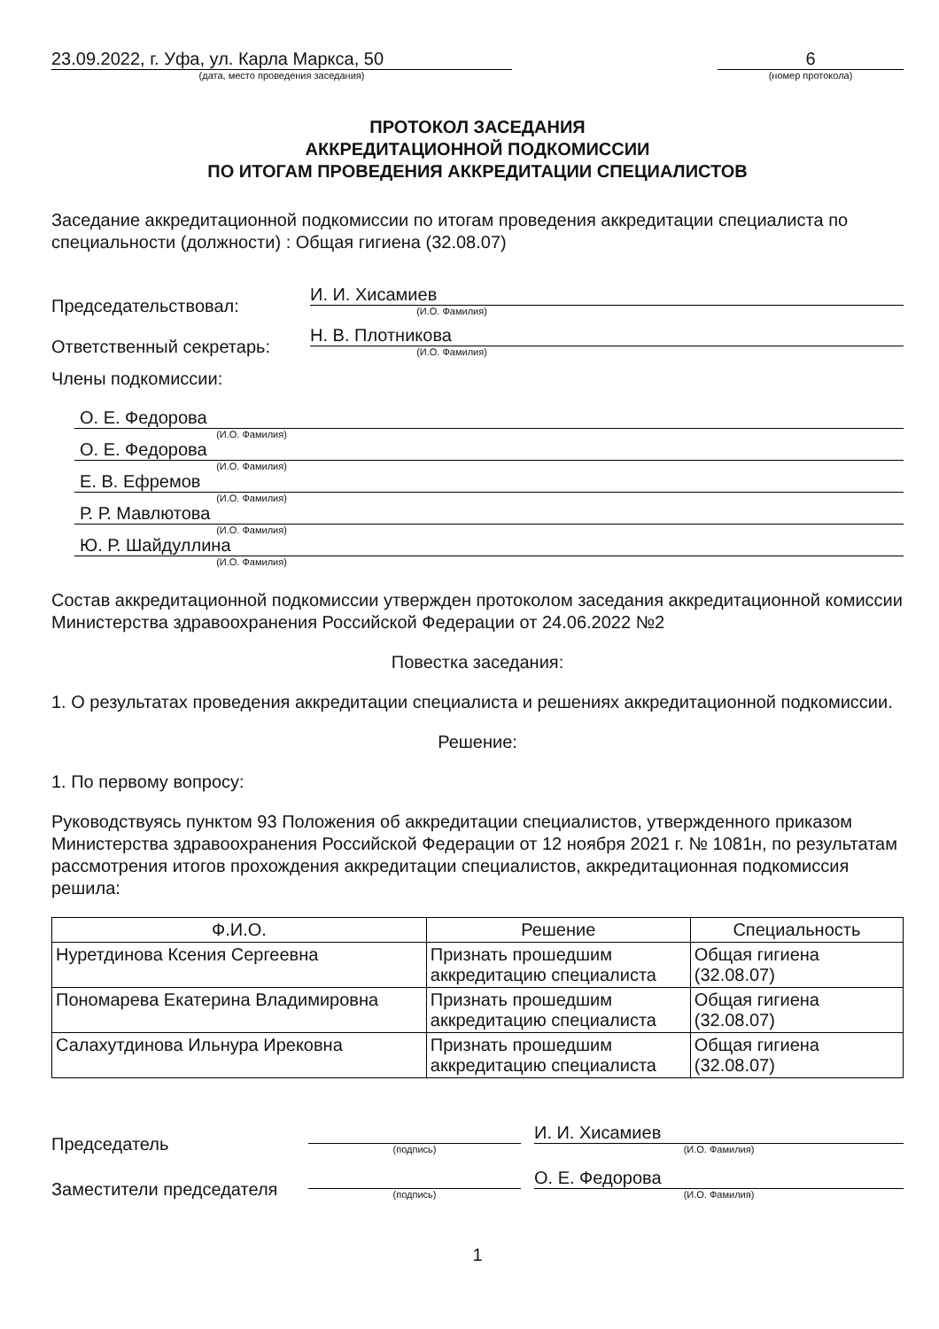23.09.2022, г. Уфа, ул. Карла Маркса, 50
(дата, место проведения заседания)
6
(номер протокола)
ПРОТОКОЛ ЗАСЕДАНИЯ
АККРЕДИТАЦИОННОЙ ПОДКОМИССИИ
ПО ИТОГАМ ПРОВЕДЕНИЯ АККРЕДИТАЦИИ СПЕЦИАЛИСТОВ
Заседание аккредитационной подкомиссии по итогам проведения аккредитации специалиста по специальности (должности) : Общая гигиена (32.08.07)
Председательствовал:
И. И. Хисамиев
(И.О. Фамилия)
Ответственный секретарь:
Н. В. Плотникова
(И.О. Фамилия)
Члены подкомиссии:
О. Е. Федорова
(И.О. Фамилия)
О. Е. Федорова
(И.О. Фамилия)
Е. В. Ефремов
(И.О. Фамилия)
Р. Р. Мавлютова
(И.О. Фамилия)
Ю. Р. Шайдуллина
(И.О. Фамилия)
Состав аккредитационной подкомиссии утвержден протоколом заседания аккредитационной комиссии Министерства здравоохранения Российской Федерации от 24.06.2022 №2
Повестка заседания:
1. О результатах проведения аккредитации специалиста и решениях аккредитационной подкомиссии.
Решение:
1. По первому вопросу:
Руководствуясь пунктом 93 Положения об аккредитации специалистов, утвержденного приказом Министерства здравоохранения Российской Федерации от 12 ноября 2021 г. № 1081н, по результатам рассмотрения итогов прохождения аккредитации специалистов, аккредитационная подкомиссия решила:
| Ф.И.О. | Решение | Специальность |
| --- | --- | --- |
| Нуретдинова Ксения Сергеевна | Признать прошедшим аккредитацию специалиста | Общая гигиена (32.08.07) |
| Пономарева Екатерина Владимировна | Признать прошедшим аккредитацию специалиста | Общая гигиена (32.08.07) |
| Салахутдинова Ильнура Ирековна | Признать прошедшим аккредитацию специалиста | Общая гигиена (32.08.07) |
Председатель
(подпись)
И. И. Хисамиев
(И.О. Фамилия)
Заместители председателя
(подпись)
О. Е. Федорова
(И.О. Фамилия)
1